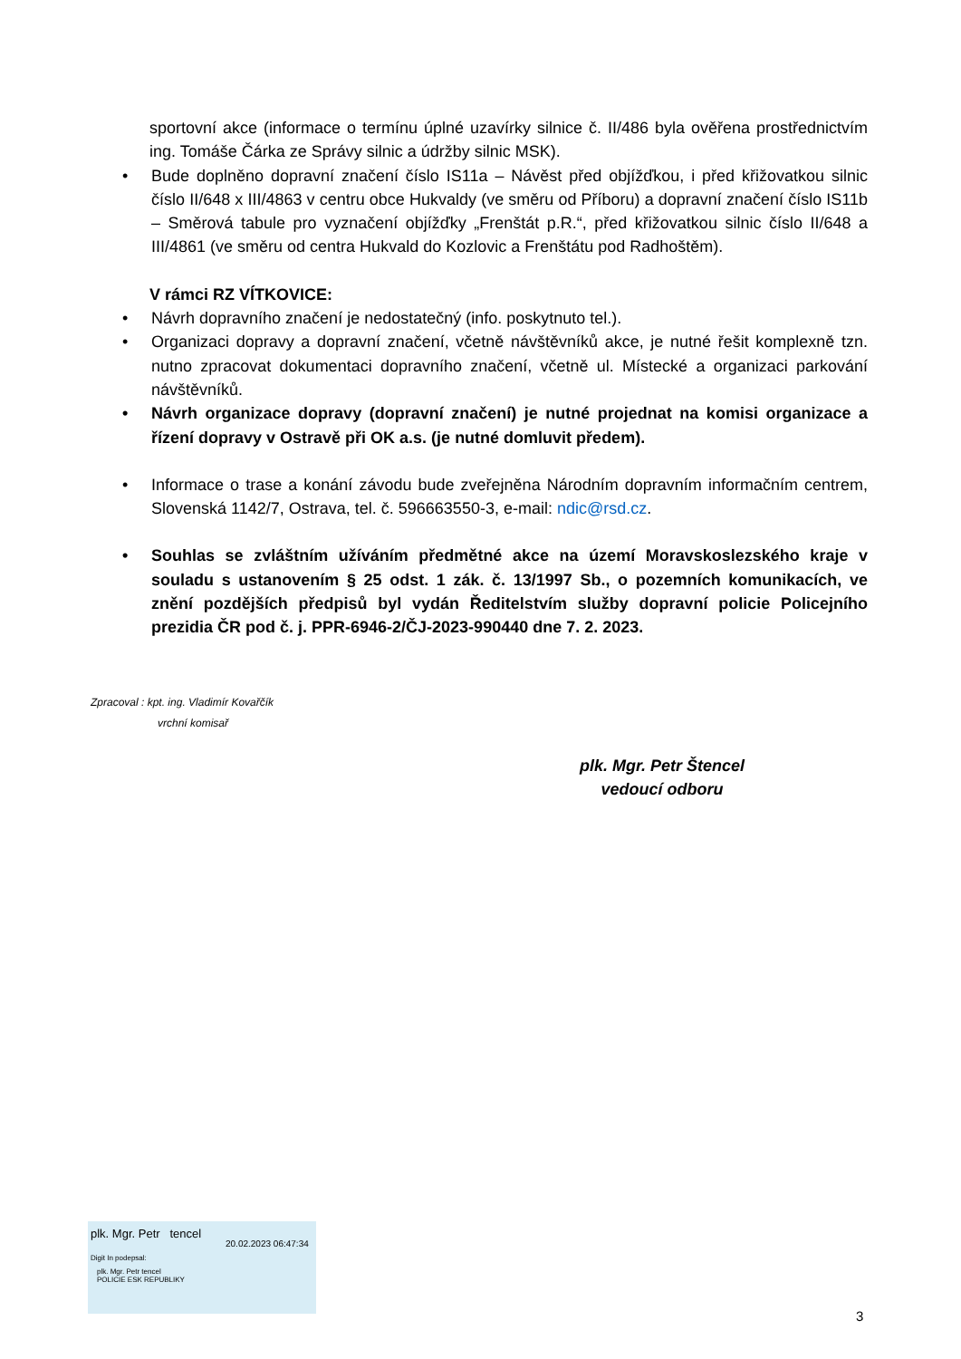sportovní akce (informace o termínu úplné uzavírky silnice č. II/486 byla ověřena prostřednictvím ing. Tomáše Čárka ze Správy silnic a údržby silnic MSK).
• Bude doplněno dopravní značení číslo IS11a – Návěst před objížďkou, i před křižovatkou silnic číslo II/648 x III/4863 v centru obce Hukvaldy (ve směru od Příboru) a dopravní značení číslo IS11b – Směrová tabule pro vyznačení objížďky „Frenštát p.R.“, před křižovatkou silnic číslo II/648 a III/4861 (ve směru od centra Hukvald do Kozlovic a Frenštátu pod Radhoštěm).
V rámci RZ VÍTKOVICE:
• Návrh dopravního značení je nedostatečný (info. poskytnuto tel.).
• Organizaci dopravy a dopravní značení, včetně návštěvníků akce, je nutné řešit komplexně tzn. nutno zpracovat dokumentaci dopravního značení, včetně ul. Místecké a organizaci parkování návštěvníků.
• Návrh organizace dopravy (dopravní značení) je nutné projednat na komisi organizace a řízení dopravy v Ostravě při OK a.s. (je nutné domluvit předem).
• Informace o trase a konání závodu bude zveřejněna Národním dopravním informačním centrem, Slovenská 1142/7, Ostrava, tel. č. 596663550-3, e-mail: ndic@rsd.cz.
• Souhlas se zvláštním užíváním předmětné akce na území Moravskoslezského kraje v souladu s ustanovením § 25 odst. 1 zák. č. 13/1997 Sb., o pozemních komunikacích, ve znění pozdějších předpisů byl vydán Ředitelstvím služby dopravní policie Policejního prezidia ČR pod č. j. PPR-6946-2/ČJ-2023-990440 dne 7. 2. 2023.
Zpracoval : kpt. ing. Vladimír Kovařčík
vrchní komisař
plk. Mgr. Petr Štencel
vedoucí odboru
plk. Mgr. Petr tencel
20.02.2023 06:47:34
Digit In podepsal:
plk. Mgr. Petr tencel
POLICIE ESK REPUBLIKY
3